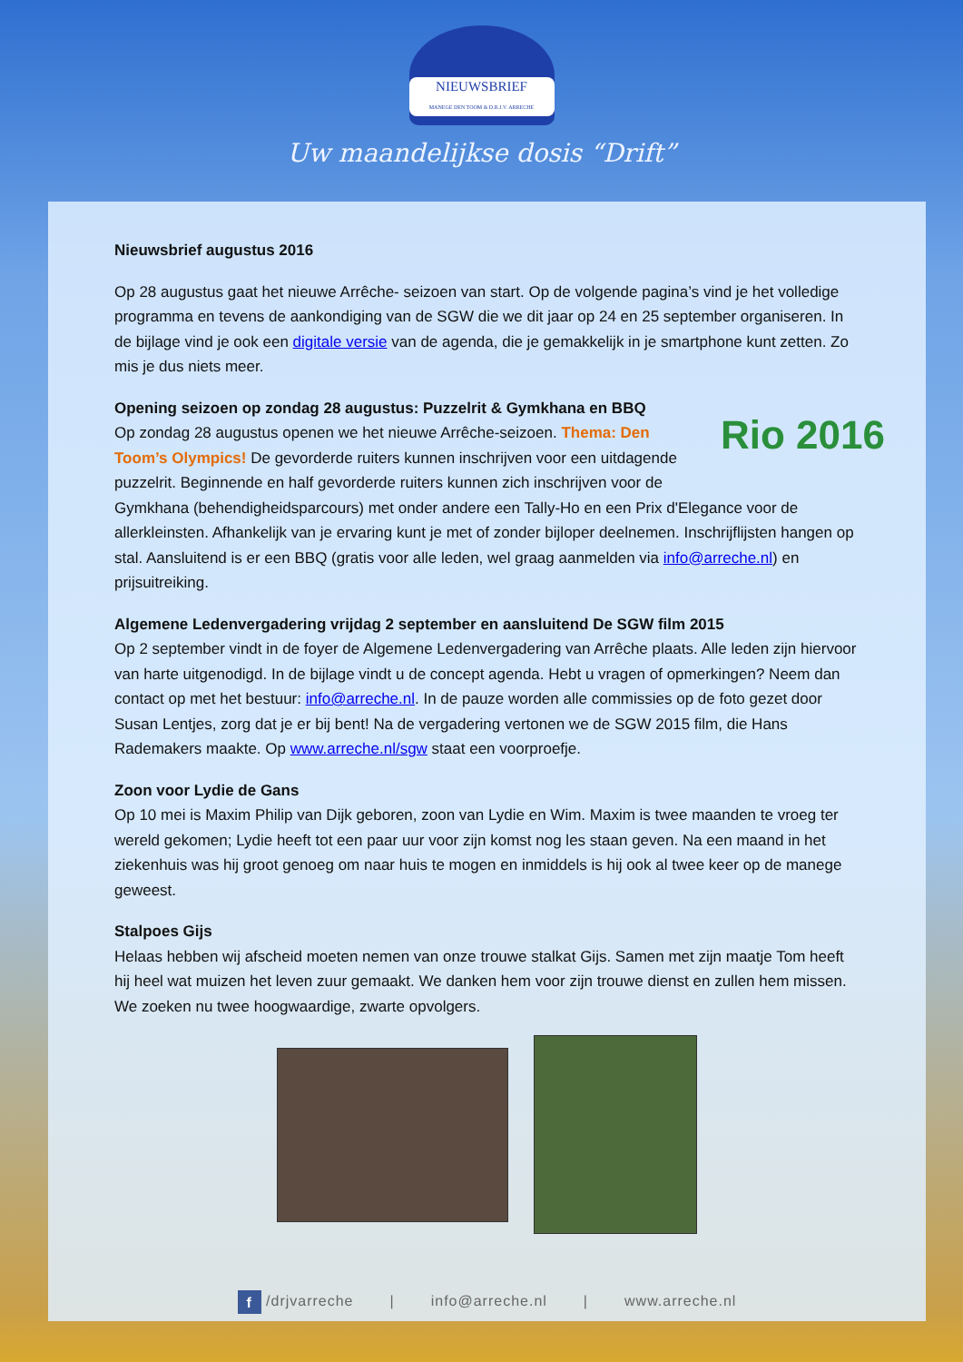NIEUWSBRIEF
MANEGE DEN TOOM & D.R.J.V. ARRECHE
Uw maandelijkse dosis “Drift”
Nieuwsbrief augustus 2016
Op 28 augustus gaat het nieuwe Arrêche- seizoen van start. Op de volgende pagina’s vind je het volledige programma en tevens de aankondiging van de SGW die we dit jaar op 24 en 25 september organiseren. In de bijlage vind je ook een digitale versie van de agenda, die je gemakkelijk in je smartphone kunt zetten. Zo mis je dus niets meer.
Rio 2016
Opening seizoen op zondag 28 augustus: Puzzelrit & Gymkhana en BBQ
Op zondag 28 augustus openen we het nieuwe Arrêche-seizoen. Thema: Den Toom’s Olympics! De gevorderde ruiters kunnen inschrijven voor een uitdagende puzzelrit. Beginnende en half gevorderde ruiters kunnen zich inschrijven voor de Gymkhana (behendigheidsparcours) met onder andere een Tally-Ho en een Prix d'Elegance voor de allerkleinsten. Afhankelijk van je ervaring kunt je met of zonder bijloper deelnemen. Inschrijflijsten hangen op stal. Aansluitend is er een BBQ (gratis voor alle leden, wel graag aanmelden via info@arreche.nl) en prijsuitreiking.
Algemene Ledenvergadering vrijdag 2 september en aansluitend De SGW film 2015
Op 2 september vindt in de foyer de Algemene Ledenvergadering van Arrêche plaats. Alle leden zijn hiervoor van harte uitgenodigd. In de bijlage vindt u de concept agenda. Hebt u vragen of opmerkingen? Neem dan contact op met het bestuur: info@arreche.nl. In de pauze worden alle commissies op de foto gezet door Susan Lentjes, zorg dat je er bij bent! Na de vergadering vertonen we de SGW 2015 film, die Hans Rademakers maakte. Op www.arreche.nl/sgw staat een voorproefje.
Zoon voor Lydie de Gans
Op 10 mei is Maxim Philip van Dijk geboren, zoon van Lydie en Wim. Maxim is twee maanden te vroeg ter wereld gekomen; Lydie heeft tot een paar uur voor zijn komst nog les staan geven. Na een maand in het ziekenhuis was hij groot genoeg om naar huis te mogen en inmiddels is hij ook al twee keer op de manege geweest.
Stalpoes Gijs
Helaas hebben wij afscheid moeten nemen van onze trouwe stalkat Gijs. Samen met zijn maatje Tom heeft hij heel wat muizen het leven zuur gemaakt. We danken hem voor zijn trouwe dienst en zullen hem missen. We zoeken nu twee hoogwaardige, zwarte opvolgers.
f /drjvarreche | info@arreche.nl | www.arreche.nl